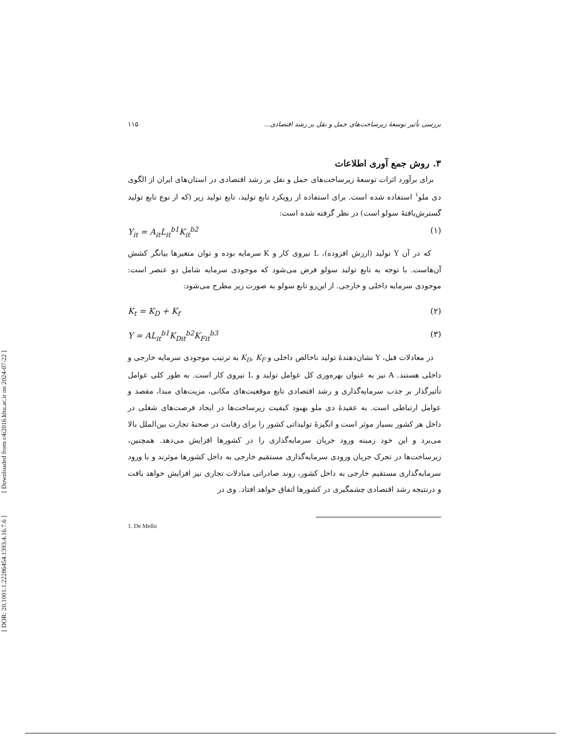[ DOR: 20.1001.1.22286454.1393.4.16.7.6 ] [ Downloaded from c4i2016.khu.ac.ir on 2024-07-22 ]
بررسی تأثیر توسعهٔ زیرساخت‌های حمل و نقل بر رشد اقتصادی... ۱۱۵
۳. روش جمع آوری اطلاعات
برای برآورد اثرات توسعهٔ زیرساخت‌های حمل و نقل بر رشد اقتصادی در استان‌های ایران از الگوی دی ملو<sup>۱</sup> استفاده شده است. برای استفاده از رویکرد تابع تولید، تابع تولید زیر (که از نوع تابع تولید گسترش‌یافتهٔ سولو است) در نظر گرفته شده است:
Y<sub>it</sub> = A<sub>it</sub>L<sub>it</sub><sup>b1</sup>K<sub>it</sub><sup>b2</sup> (۱)
که در آن Y تولید (ارزش افزوده)، L نیروی کار و K سرمایه بوده و توان متغیرها بیانگر کشش آن‌هاست. با توجه به تابع تولید سولو فرض می‌شود که موجودی سرمایه شامل دو عنصر است: موجودی سرمایه داخلی و خارجی. از این‌رو تابع سولو به صورت زیر مطرح می‌شود:
K<sub>t</sub> = K<sub>D</sub> + K<sub>f</sub> (۲)
Y = AL<sub>it</sub><sup>b1</sup>K<sub>Dit</sub><sup>b2</sup>K<sub>Fit</sub><sup>b3</sup> (۳)
در معادلات قبل، Y نشان‌دهندهٔ تولید ناخالص داخلی و K<sub>D</sub>, K<sub>F</sub> به ترتیب موجودی سرمایه خارجی و داخلی هستند. A نیز به عنوان بهره‌وری کل عوامل تولید و L نیروی کار است. به طور کلی عوامل تأثیرگذار بر جذب سرمایه‌گذاری و رشد اقتصادی تابع موقعیت‌های مکانی، مزیت‌های مبدا، مقصد و عوامل ارتباطی است. به عقیدهٔ دی ملو بهبود کیفیت زیرساخت‌ها در ایجاد فرصت‌های شغلی در داخل هر کشور بسیار موثر است و انگیزهٔ تولیداتی کشور را برای رقابت در صحنهٔ تجارت بین‌الملل بالا می‌برد و این خود زمینه ورود جریان سرمایه‌گذاری را در کشورها افزایش می‌دهد. همچنین، زیرساخت‌ها در تحرک جریان ورودی سرمایه‌گذاری مستقیم خارجی به داخل کشورها موثرند و با ورود سرمایه‌گذاری مستقیم خارجی به داخل کشور، روند صادراتی مبادلات تجاری نیز افزایش خواهد یافت و درنتیجه رشد اقتصادی چشمگیری در کشورها اتفاق خواهد افتاد. وی در
1. De Mello